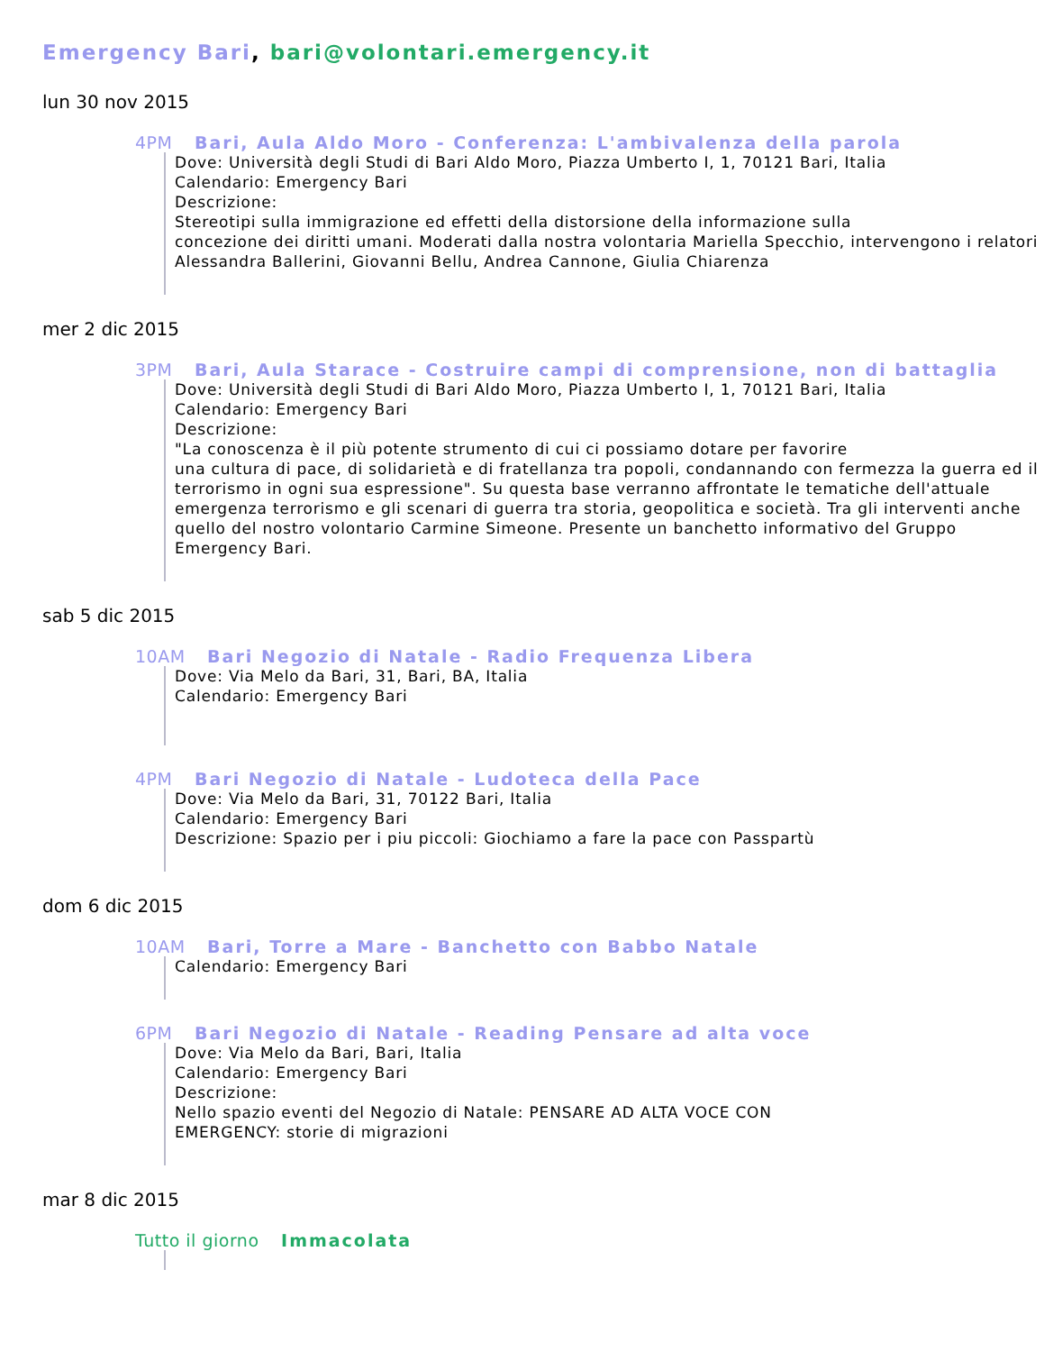Emergency Bari, bari@volontari.emergency.it
lun 30 nov 2015
4PM Bari, Aula Aldo Moro - Conferenza: L'ambivalenza della parola
Dove: Università degli Studi di Bari Aldo Moro, Piazza Umberto I, 1, 70121 Bari, Italia
Calendario: Emergency Bari
Descrizione:
Stereotipi sulla immigrazione ed effetti della distorsione della informazione sulla
concezione dei diritti umani. Moderati dalla nostra volontaria Mariella Specchio, intervengono i relatori Alessandra Ballerini, Giovanni Bellu, Andrea Cannone, Giulia Chiarenza
mer 2 dic 2015
3PM Bari, Aula Starace - Costruire campi di comprensione, non di battaglia
Dove: Università degli Studi di Bari Aldo Moro, Piazza Umberto I, 1, 70121 Bari, Italia
Calendario: Emergency Bari
Descrizione:
"La conoscenza è il più potente strumento di cui ci possiamo dotare per favorire
una cultura di pace, di solidarietà e di fratellanza tra popoli, condannando con fermezza la guerra ed il terrorismo in ogni sua espressione". Su questa base verranno affrontate le tematiche dell'attuale emergenza terrorismo e gli scenari di guerra tra storia, geopolitica e società. Tra gli interventi anche quello del nostro volontario Carmine Simeone. Presente un banchetto informativo del Gruppo Emergency Bari.
sab 5 dic 2015
10AM Bari Negozio di Natale - Radio Frequenza Libera
Dove: Via Melo da Bari, 31, Bari, BA, Italia
Calendario: Emergency Bari
4PM Bari Negozio di Natale - Ludoteca della Pace
Dove: Via Melo da Bari, 31, 70122 Bari, Italia
Calendario: Emergency Bari
Descrizione: Spazio per i piu piccoli: Giochiamo a fare la pace con Passpartù
dom 6 dic 2015
10AM Bari, Torre a Mare - Banchetto con Babbo Natale
Calendario: Emergency Bari
6PM Bari Negozio di Natale - Reading Pensare ad alta voce
Dove: Via Melo da Bari, Bari, Italia
Calendario: Emergency Bari
Descrizione:
Nello spazio eventi del Negozio di Natale: PENSARE AD ALTA VOCE CON
EMERGENCY: storie di migrazioni
mar 8 dic 2015
Tutto il giorno Immacolata